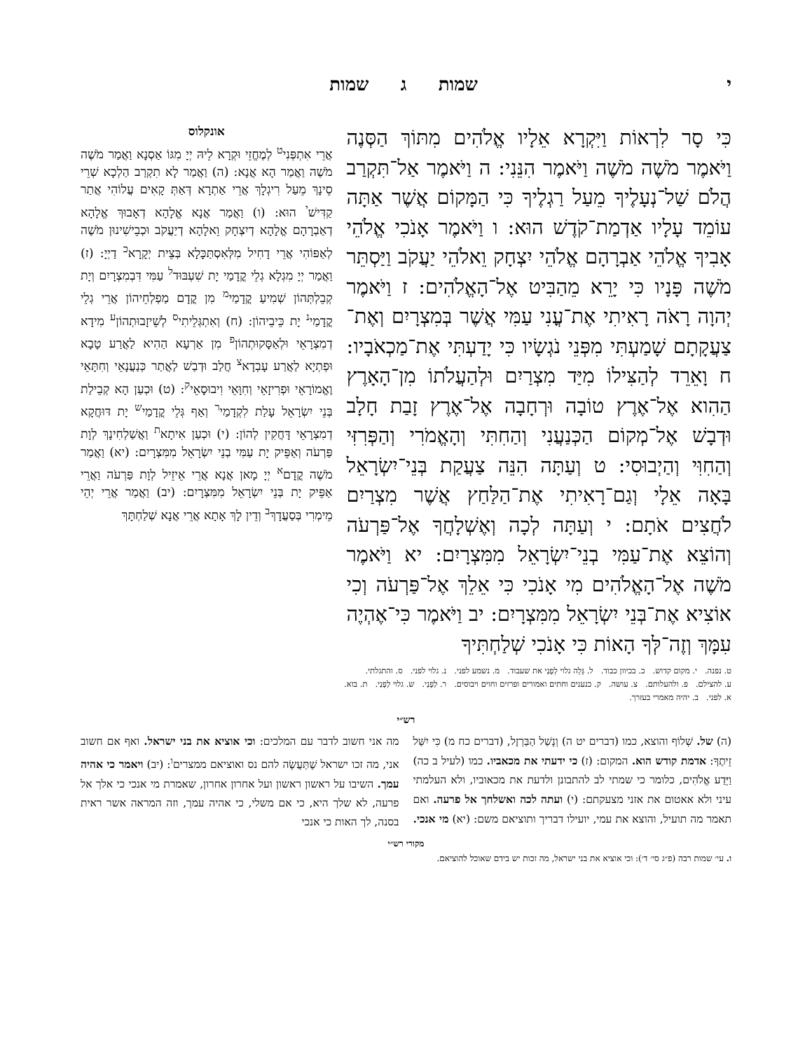י שמות ג שמות
כִּי סָר לִרְאוֹת וַיִּקְרָא אֵלָיו אֱלֹהִים מִתּוֹךְ הַסְּנֶה וַיֹּאמֶר מֹשֶׁה מֹשֶׁה וַיֹּאמֶר הִנֵּנִי: ה וַיֹּאמֶר אַל־תִּקְרַב הֲלֹם שַׁל־נְעָלֶיךָ מֵעַל רַגְלֶיךָ כִּי הַמָּקוֹם אֲשֶׁר אַתָּה עוֹמֵד עָלָיו אַדְמַת־קֹדֶשׁ הוּא: ו וַיֹּאמֶר אָנֹכִי אֱלֹהֵי אָבִיךָ אֱלֹהֵי אַבְרָהָם אֱלֹהֵי יִצְחָק וֵאלֹהֵי יַעֲקֹב וַיַּסְתֵּר מֹשֶׁה פָּנָיו כִּי יָרֵא מֵהַבִּיט אֶל־הָאֱלֹהִים: ז וַיֹּאמֶר יְהוָה רָאֹה רָאִיתִי אֶת־עֳנִי עַמִּי אֲשֶׁר בְּמִצְרָיִם וְאֶת־צַעֲקָתָם שָׁמַעְתִּי מִפְּנֵי נֹגְשָׂיו כִּי יָדַעְתִּי אֶת־מַכְאֹבָיו: ח וָאֵרֵד לְהַצִּילוֹ מִיַּד מִצְרַיִם וּלְהַעֲלֹתוֹ מִן־הָאָרֶץ הַהִוא אֶל־אֶרֶץ טוֹבָה וּרְחָבָה אֶל־אֶרֶץ זָבַת חָלָב וּדְבָשׁ אֶל־מְקוֹם הַכְּנַעֲנִי וְהַחִתִּי וְהָאֱמֹרִי וְהַפְּרִזִּי וְהַחִוִּי וְהַיְבוּסִי: ט וְעַתָּה הִנֵּה צַעֲקַת בְּנֵי־יִשְׂרָאֵל בָּאָה אֵלָי וְגַם־רָאִיתִי אֶת־הַלַּחַץ אֲשֶׁר מִצְרַיִם לֹחֲצִים אֹתָם: י וְעַתָּה לְכָה וְאֶשְׁלָחֲךָ אֶל־פַּרְעֹה וְהוֹצֵא אֶת־עַמִּי בְנֵי־יִשְׂרָאֵל מִמִּצְרָיִם: יא וַיֹּאמֶר מֹשֶׁה אֶל־הָאֱלֹהִים מִי אָנֹכִי כִּי אֵלֵךְ אֶל־פַּרְעֹה וְכִי אוֹצִיא אֶת־בְּנֵי יִשְׂרָאֵל מִמִּצְרָיִם: יב וַיֹּאמֶר כִּי־אֶהְיֶה עִמָּךְ וְזֶה־לְּךָ הָאוֹת כִּי אָנֹכִי שְׁלַחְתִּיךָ
אונקלוס
אֲרֵי אִתְפְּנִי<sup>ט</sup> לְמֶחֱזֵי וּקְרָא לֵיהּ יְיָ מִגּוֹ אַסְנָא וַאֲמַר מֹשֶׁה מֹשֶׁה וַאֲמַר הָא אֲנָא: (ה) וַאֲמַר לָא תִקְרַב הַלְכָא שְׁרֵי סֵינָךְ מֵעַל רִיגְלָךְ אֲרֵי אַתְרָא דְּאַתְּ קָאִים עֲלוֹהִי אֲתַר קַדִּישׁ<sup>י</sup> הוּא: (ו) וַאֲמַר אֲנָא אֱלָהָא דְאָבוּךְ אֱלָהָא דְאַבְרָהָם אֱלָהָא דְיִצְחָק וֵאלָהָא דְיַעֲקֹב וּכְבֵישִׁינוּן מֹשֶׁה לְאַפּוֹהִי אֲרֵי דָחִיל מִלְּאִסְתַּכָּלָא בְּצֵית יְקָרָא<sup>כ</sup> דַיְיָ: (ז) וַאֲמַר יְיָ מִגְלָא גְלֵי קֳדָמַי יָת שִׁעְבּוּד<sup>ל</sup> עַמִּי דִּבְמִצְרָיִם וְיָת קְבֵלְתְּהוֹן שְׁמִיעַ קֳדָמַי<sup>מ</sup> מִן קֳדָם מַפְלְחֵיהוֹן אֲרֵי גְלֵי קֳדָמַי<sup>נ</sup> יָת כֵּיבֵיהוֹן: (ח) וְאִתְגְּלֵיתִי<sup>ס</sup> לְשֵׁיזָבוּתְהוֹן<sup>ע</sup> מִידָא דְמִצְרָאֵי וּלְאַסָּקוּתְהוֹן<sup>פ</sup> מִן אַרְעָא הַהִיא לַאֲרַע טָבָא וּפְתְיָא לַאֲרַע עָבְדָא<sup>צ</sup> חֲלַב וּדְבַשׁ לַאֲתַר כְּנַעֲנָאֵי וְחִתָּאֵי וֶאֱמוֹרָאֵי וּפְרִיזָאֵי וְחִוָּאֵי וִיבוּסָאֵי<sup>ק</sup>: (ט) וּכְעַן הָא קְבֵילַת בְּנֵי יִשְׂרָאֵל עָלַת לִקְדָמַי<sup>ר</sup> וְאַף גְּלֵי קֳדָמַי<sup>ש</sup> יָת דּוּחֲקָא דְמִצְרָאֵי דָּחֲקִין לְהוֹן: (י) וּכְעַן אִיתָא<sup>ת</sup> וַאֲשַׁלְחִינָךְ לְוָת פַּרְעֹה וְאַפֵּיק יָת עַמִּי בְנֵי יִשְׂרָאֵל מִמִּצְרָיִם: (יא) וַאֲמַר מֹשֶׁה קֳדָם<sup>א</sup> יְיָ מָאן אֲנָא אֲרֵי אֵיזֵיל לְוָת פַּרְעֹה וַאֲרֵי אַפֵּיק יָת בְּנֵי יִשְׂרָאֵל מִמִּצְרָיִם: (יב) וַאֲמַר אֲרֵי יְהֵי מֵימְרִי בְּסַעֲדָךְ<sup>ב</sup> וְדֵין לָךְ אָתָא אֲרֵי אֲנָא שְׁלַחְתָּךְ
ט. נפנה. י. מקום קדוש. כ. בכיוון כבוד. ל. גָּלֵה גלוי לְפָנַי את שעבוד. מ. נשמע לפני. נ. גלוי לפני. ס. והתגלתי.
ע. להצילם. פ. ולהעלותם. צ. עושה. ק. כנענים וחתים ואמורים ופרזים וחוים ויבוסים. ר. לְפָנַי. ש. גלוי לְפָנַי. ת. בוא.
א. לפני. ב. יהיה מאמרי בעזרך.
רש״י
(ה) של. שְׁלוֹף והוצא, כמו (דברים יט ה) וְנָשַׁל הַבַּרְזֶל, (דברים כח מ) כִּי יִשַּׁל זֵיתֶךָ: אדמת קודש הוא. המקום: (ז) כי ידעתי את מכאביו. כמו (לעיל ב כה) וַיֵּדַע אֱלֹהִים, כלומר כי שמתי לב להתבונן ולדעת את מכאוביו, ולא העלמתי עיני ולא אאטום את אזני מצעקתם: (י) ועתה לכה ואשלחך אל פרעה. ואם תאמר מה תועיל, והוצא את עמי, יועילו דבריך ותוציאם משם: (יא) מי אנכי. מה אני חשוב לדבר עם המלכים: וכי אוציא את בני ישראל. ואף אם חשוב אני, מה זכו ישראל שֶׁתַּעֲשֶׂה להם נס ואוציאם ממצרים<sup>ו</sup>: (יב) ויאמר כי אהיה עמך. השיבו על ראשון ראשון ועל אחרון אחרון, שאמרת מי אנכי כי אלך אל פרעה, לא שלך היא, כי אם משלי, כי אהיה עמך, וזה המראה אשר ראית בסנה, לך האות כי אנכי
מקורי רש״י
ו. עי׳ שמות רבה (פ״ג סי׳ ד׳): וכי אוציא את בני ישראל, מה זכות יש בידם שאוכל להוציאם.